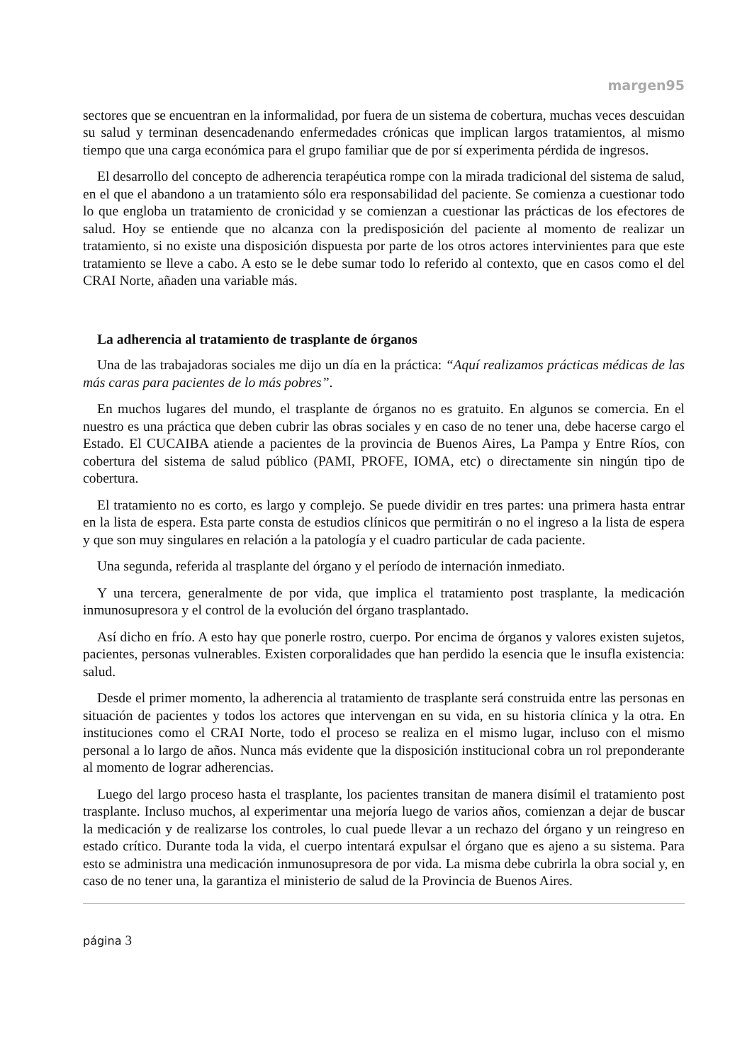margen95
sectores que se encuentran en la informalidad, por fuera de un sistema de cobertura, muchas veces descuidan su salud y terminan desencadenando enfermedades crónicas que implican largos tratamientos, al mismo tiempo que una carga económica para el grupo familiar que de por sí experimenta pérdida de ingresos.
El desarrollo del concepto de adherencia terapéutica rompe con la mirada tradicional del sistema de salud, en el que el abandono a un tratamiento sólo era responsabilidad del paciente. Se comienza a cuestionar todo lo que engloba un tratamiento de cronicidad y se comienzan a cuestionar las prácticas de los efectores de salud. Hoy se entiende que no alcanza con la predisposición del paciente al momento de realizar un tratamiento, si no existe una disposición dispuesta por parte de los otros actores intervinientes para que este tratamiento se lleve a cabo. A esto se le debe sumar todo lo referido al contexto, que en casos como el del CRAI Norte, añaden una variable más.
La adherencia al tratamiento de trasplante de órganos
Una de las trabajadoras sociales me dijo un día en la práctica: “Aquí realizamos prácticas médicas de las más caras para pacientes de lo más pobres”.
En muchos lugares del mundo, el trasplante de órganos no es gratuito. En algunos se comercia. En el nuestro es una práctica que deben cubrir las obras sociales y en caso de no tener una, debe hacerse cargo el Estado. El CUCAIBA atiende a pacientes de la provincia de Buenos Aires, La Pampa y Entre Ríos, con cobertura del sistema de salud público (PAMI, PROFE, IOMA, etc) o directamente sin ningún tipo de cobertura.
El tratamiento no es corto, es largo y complejo. Se puede dividir en tres partes: una primera hasta entrar en la lista de espera. Esta parte consta de estudios clínicos que permitirán o no el ingreso a la lista de espera y que son muy singulares en relación a la patología y el cuadro particular de cada paciente.
Una segunda, referida al trasplante del órgano y el período de internación inmediato.
Y una tercera, generalmente de por vida, que implica el tratamiento post trasplante, la medicación inmunosupresora y el control de la evolución del órgano trasplantado.
Así dicho en frío. A esto hay que ponerle rostro, cuerpo. Por encima de órganos y valores existen sujetos, pacientes, personas vulnerables. Existen corporalidades que han perdido la esencia que le insufla existencia: salud.
Desde el primer momento, la adherencia al tratamiento de trasplante será construida entre las personas en situación de pacientes y todos los actores que intervengan en su vida, en su historia clínica y la otra. En instituciones como el CRAI Norte, todo el proceso se realiza en el mismo lugar, incluso con el mismo personal a lo largo de años. Nunca más evidente que la disposición institucional cobra un rol preponderante al momento de lograr adherencias.
Luego del largo proceso hasta el trasplante, los pacientes transitan de manera disímil el tratamiento post trasplante. Incluso muchos, al experimentar una mejoría luego de varios años, comienzan a dejar de buscar la medicación y de realizarse los controles, lo cual puede llevar a un rechazo del órgano y un reingreso en estado crítico. Durante toda la vida, el cuerpo intentará expulsar el órgano que es ajeno a su sistema. Para esto se administra una medicación inmunosupresora de por vida. La misma debe cubrirla la obra social y, en caso de no tener una, la garantiza el ministerio de salud de la Provincia de Buenos Aires.
página 3